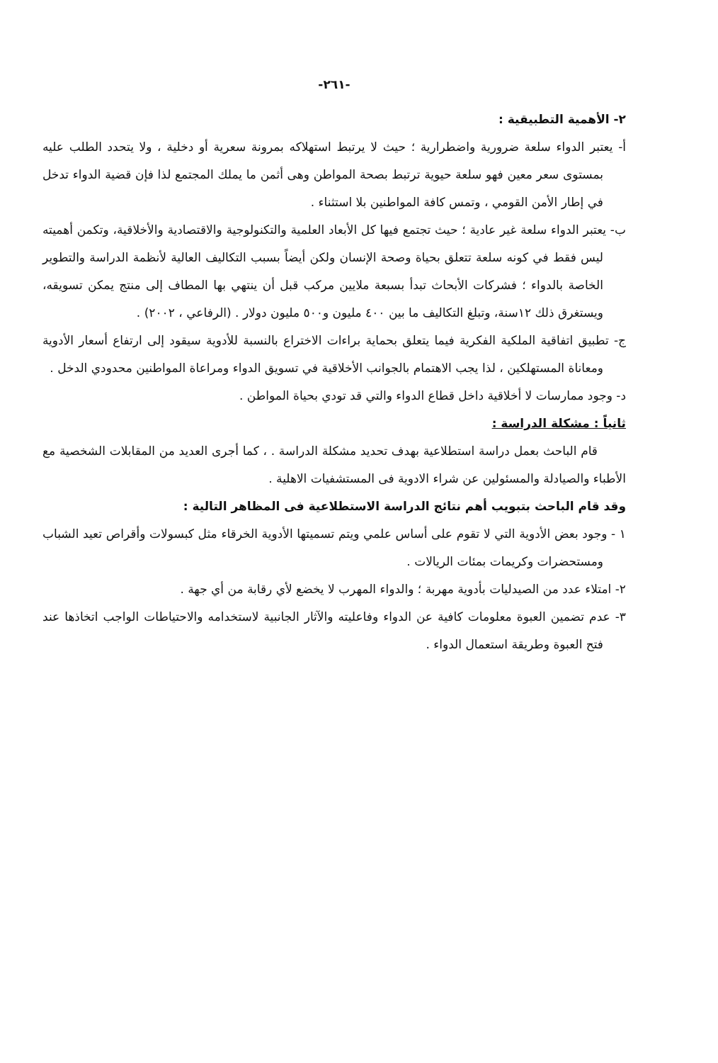-٢٦١-
٢- الأهمية التطبيقية :
أ- يعتبر الدواء سلعة ضرورية واضطرارية ؛ حيث لا يرتبط استهلاكه بمرونة سعرية أو دخلية ، ولا يتحدد الطلب عليه بمستوى سعر معين فهو سلعة حيوية ترتبط بصحة المواطن وهى أثمن ما يملك المجتمع لذا فإن قضية الدواء تدخل في إطار الأمن القومي ، وتمس كافة المواطنين بلا استثناء .
ب- يعتبر الدواء سلعة غير عادية ؛ حيث تجتمع فيها كل الأبعاد العلمية والتكنولوجية والاقتصادية والأخلاقية، وتكمن أهميته ليس فقط في كونه سلعة تتعلق بحياة وصحة الإنسان ولكن أيضاً بسبب التكاليف العالية لأنظمة الدراسة والتطوير الخاصة بالدواء ؛ فشركات الأبحاث تبدأ بسبعة ملايين مركب قبل أن ينتهي بها المطاف إلى منتج يمكن تسويقه، ويستغرق ذلك ١٢سنة، وتبلغ التكاليف ما بين ٤٠٠ مليون و٥٠٠ مليون دولار . (الرفاعي ، ٢٠٠٢) .
ج- تطبيق اتفاقية الملكية الفكرية فيما يتعلق بحماية براءات الاختراع بالنسبة للأدوية سيقود إلى ارتفاع أسعار الأدوية ومعاناة المستهلكين ، لذا يجب الاهتمام بالجوانب الأخلاقية في تسويق الدواء ومراعاة المواطنين محدودي الدخل .
د- وجود ممارسات لا أخلاقية داخل قطاع الدواء والتي قد تودي بحياة المواطن .
ثانياً : مشكلة الدراسة :
قام الباحث بعمل دراسة استطلاعية بهدف تحديد مشكلة الدراسة . ، كما أجرى العديد من المقابلات الشخصية مع الأطباء والصيادلة والمسئولين عن شراء الادوية فى المستشفيات الاهلية .
وقد قام الباحث بتبويب أهم نتائج الدراسة الاستطلاعية فى المظاهر التالية :
١ - وجود بعض الأدوية التي لا تقوم على أساس علمي ويتم تسميتها الأدوية الخرقاء مثل كبسولات وأقراص تعيد الشباب ومستحضرات وكريمات بمئات الريالات .
٢- امتلاء عدد من الصيدليات بأدوية مهربة ؛ والدواء المهرب لا يخضع لأي رقابة من أي جهة .
٣- عدم تضمين العبوة معلومات كافية عن الدواء وفاعليته والآثار الجانبية لاستخدامه والاحتياطات الواجب اتخاذها عند فتح العبوة وطريقة استعمال الدواء .